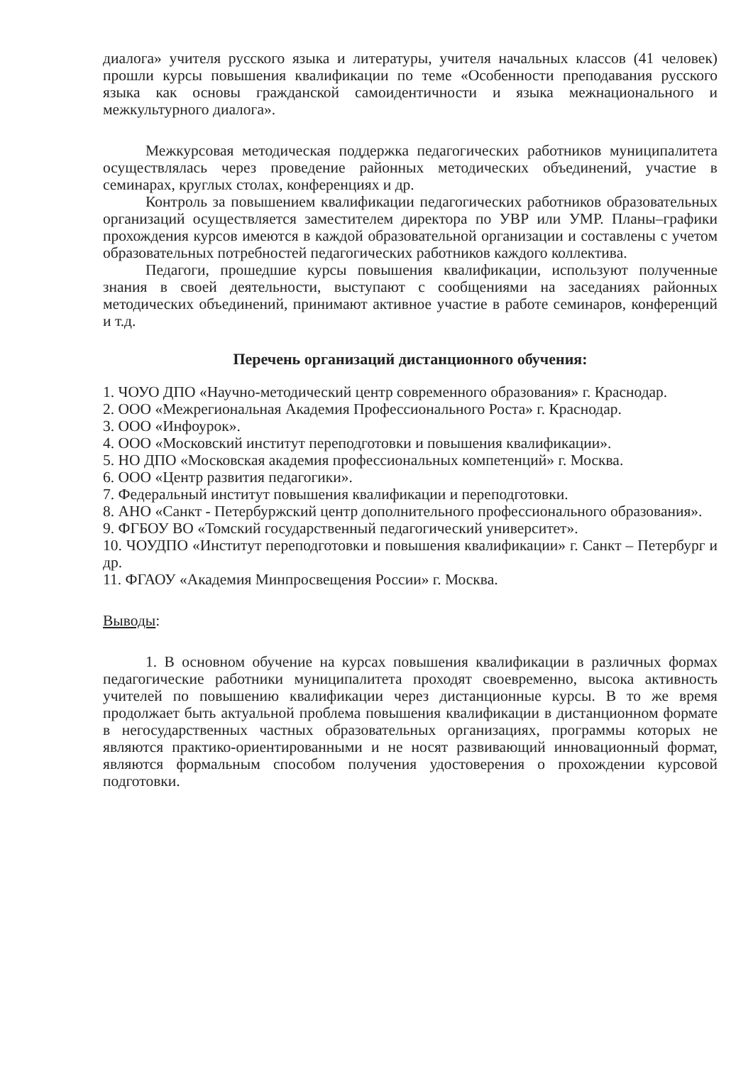диалога» учителя русского языка и литературы, учителя начальных классов (41 человек) прошли курсы повышения квалификации по теме «Особенности преподавания русского языка как основы гражданской самоидентичности и языка межнационального и межкультурного диалога».
Межкурсовая методическая поддержка педагогических работников муниципалитета осуществлялась через проведение районных методических объединений, участие в семинарах, круглых столах, конференциях и др.
Контроль за повышением квалификации педагогических работников образовательных организаций осуществляется заместителем директора по УВР или УМР. Планы–графики прохождения курсов имеются в каждой образовательной организации и составлены с учетом образовательных потребностей педагогических работников каждого коллектива.
Педагоги, прошедшие курсы повышения квалификации, используют полученные знания в своей деятельности, выступают с сообщениями на заседаниях районных методических объединений, принимают активное участие в работе семинаров, конференций и т.д.
Перечень организаций дистанционного обучения:
1. ЧОУО ДПО «Научно-методический центр современного образования» г. Краснодар.
2. ООО «Межрегиональная Академия Профессионального Роста» г. Краснодар.
3. ООО «Инфоурок».
4. ООО «Московский институт переподготовки и повышения квалификации».
5. НО ДПО «Московская академия профессиональных компетенций» г. Москва.
6. ООО «Центр развития педагогики».
7. Федеральный институт повышения квалификации и переподготовки.
8. АНО «Санкт - Петербуржский центр дополнительного профессионального образования».
9. ФГБОУ ВО «Томский государственный педагогический университет».
10. ЧОУДПО «Институт переподготовки и повышения квалификации» г. Санкт – Петербург и др.
11. ФГАОУ «Академия Минпросвещения России» г. Москва.
Выводы:
1. В основном обучение на курсах повышения квалификации в различных формах педагогические работники муниципалитета проходят своевременно, высока активность учителей по повышению квалификации через дистанционные курсы. В то же время продолжает быть актуальной проблема повышения квалификации в дистанционном формате в негосударственных частных образовательных организациях, программы которых не являются практико-ориентированными и не носят развивающий инновационный формат, являются формальным способом получения удостоверения о прохождении курсовой подготовки.